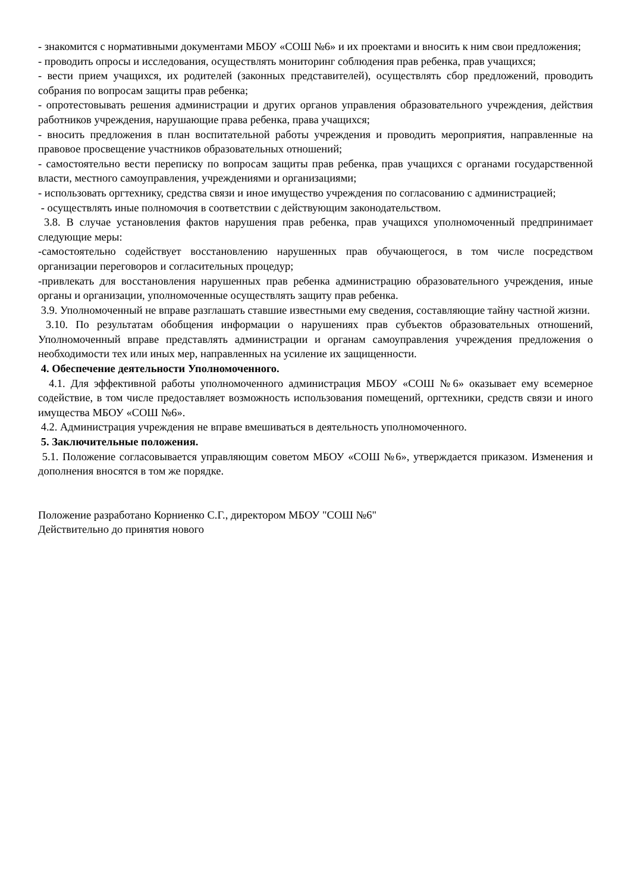- знакомится с нормативными документами МБОУ «СОШ №6» и их проектами и вносить к ним свои предложения;
- проводить опросы и исследования, осуществлять мониторинг соблюдения прав ребенка, прав учащихся;
- вести прием учащихся, их родителей (законных представителей), осуществлять сбор предложений, проводить собрания по вопросам защиты прав ребенка;
- опротестовывать решения администрации и других органов управления образовательного учреждения, действия работников учреждения, нарушающие права ребенка, права учащихся;
- вносить предложения в план воспитательной работы учреждения и проводить мероприятия, направленные на правовое просвещение участников образовательных отношений;
- самостоятельно вести переписку по вопросам защиты прав ребенка, прав учащихся с органами государственной власти, местного самоуправления, учреждениями и организациями;
- использовать оргтехнику, средства связи и иное имущество учреждения по согласованию с администрацией;
- осуществлять иные полномочия в соответствии с действующим законодательством.
3.8. В случае установления фактов нарушения прав ребенка, прав учащихся уполномоченный предпринимает следующие меры:
-самостоятельно содействует восстановлению нарушенных прав обучающегося, в том числе посредством организации переговоров и согласительных процедур;
-привлекать для восстановления нарушенных прав ребенка администрацию образовательного учреждения, иные органы и организации, уполномоченные осуществлять защиту прав ребенка.
3.9. Уполномоченный не вправе разглашать ставшие известными ему сведения, составляющие тайну частной жизни.
3.10. По результатам обобщения информации о нарушениях прав субъектов образовательных отношений, Уполномоченный вправе представлять администрации и органам самоуправления учреждения предложения о необходимости тех или иных мер, направленных на усиление их защищенности.
4. Обеспечение деятельности Уполномоченного.
4.1. Для эффективной работы уполномоченного администрация МБОУ «СОШ №6» оказывает ему всемерное содействие, в том числе предоставляет возможность использования помещений, оргтехники, средств связи и иного имущества МБОУ «СОШ №6».
4.2. Администрация учреждения не вправе вмешиваться в деятельность уполномоченного.
5. Заключительные положения.
5.1. Положение согласовывается управляющим советом МБОУ «СОШ №6», утверждается приказом. Изменения и дополнения вносятся в том же порядке.
Положение разработано Корниенко С.Г., директором МБОУ "СОШ №6"
Действительно до принятия нового